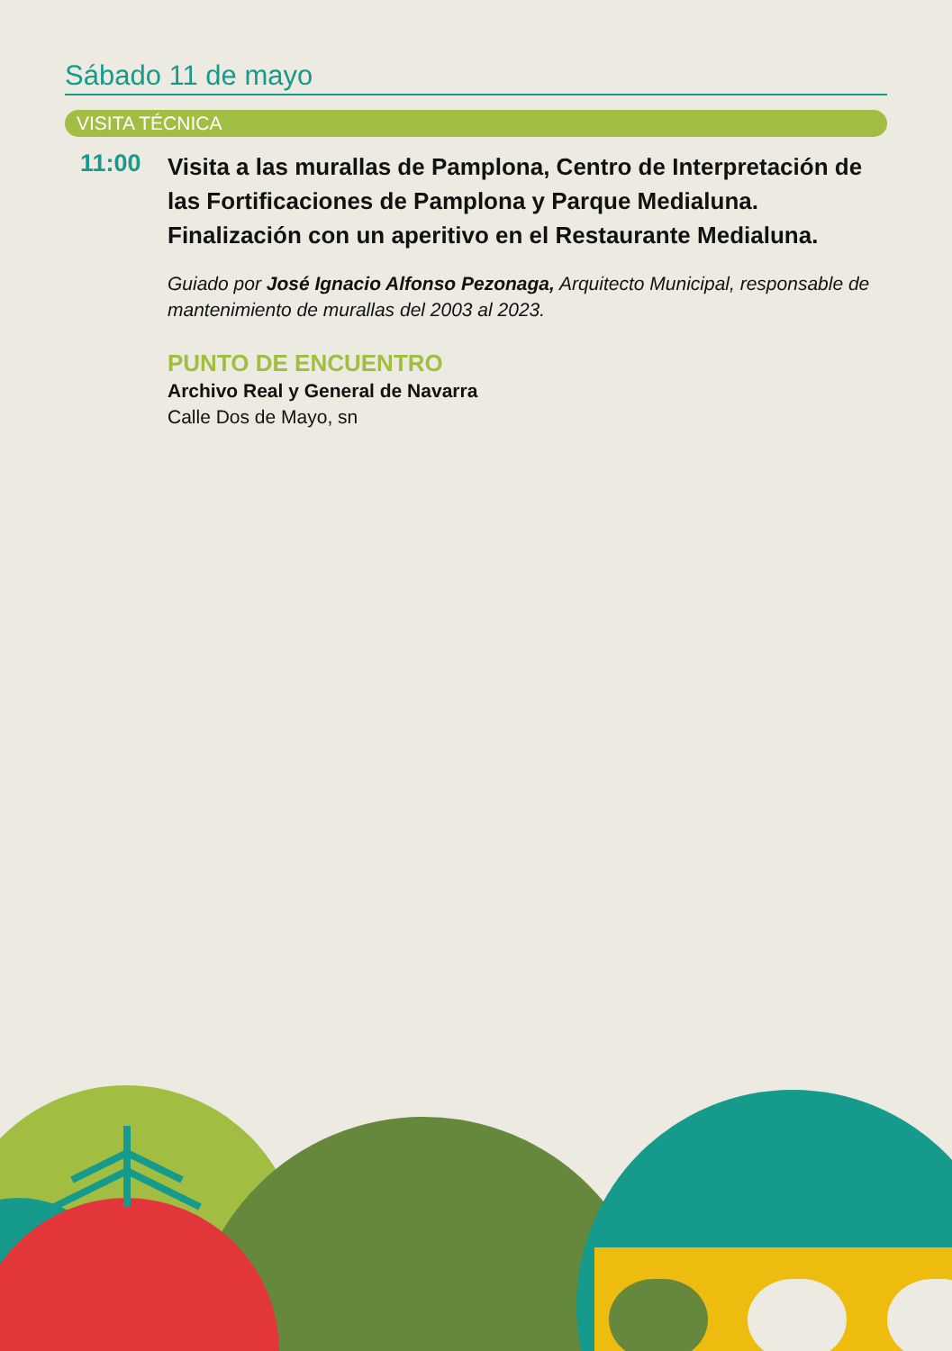Sábado 11 de mayo
VISITA TÉCNICA
11:00
Visita a las murallas de Pamplona, Centro de Interpretación de las Fortificaciones de Pamplona y Parque Medialuna. Finalización con un aperitivo en el Restaurante Medialuna.
Guiado por José Ignacio Alfonso Pezonaga, Arquitecto Municipal, responsable de mantenimiento de murallas del 2003 al 2023.
PUNTO DE ENCUENTRO
Archivo Real y General de Navarra
Calle Dos de Mayo, sn